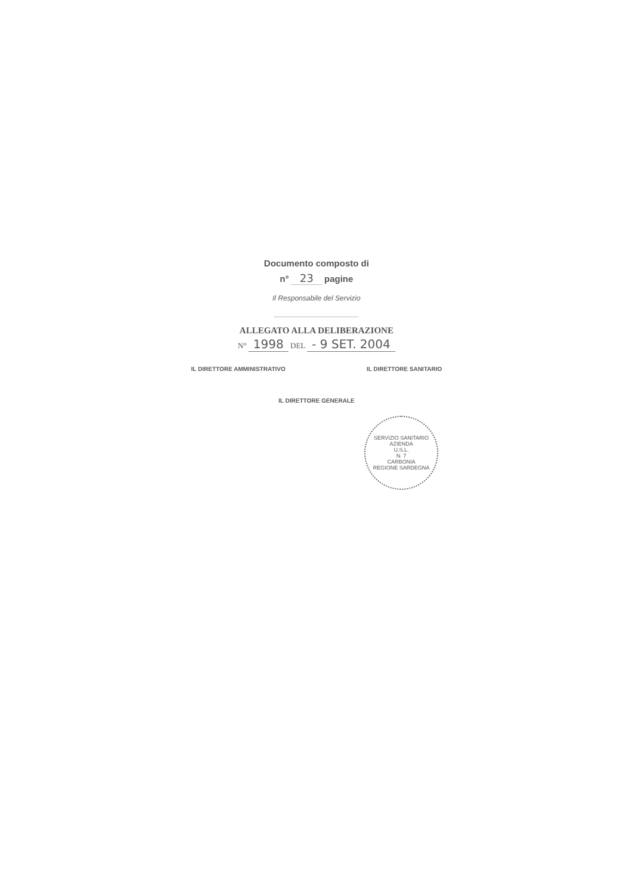Documento composto di
n° 23 pagine
Il Responsabile del Servizio
ALLEGATO ALLA DELIBERAZIONE
N° 1998 DEL - 9 SET. 2004
IL DIRETTORE AMMINISTRATIVO IL DIRETTORE SANITARIO
IL DIRETTORE GENERALE
SERVIZIO SANITARIO
AZIENDA
U.S.L.
N. 7
CARBONIA
REGIONE SARDEGNA